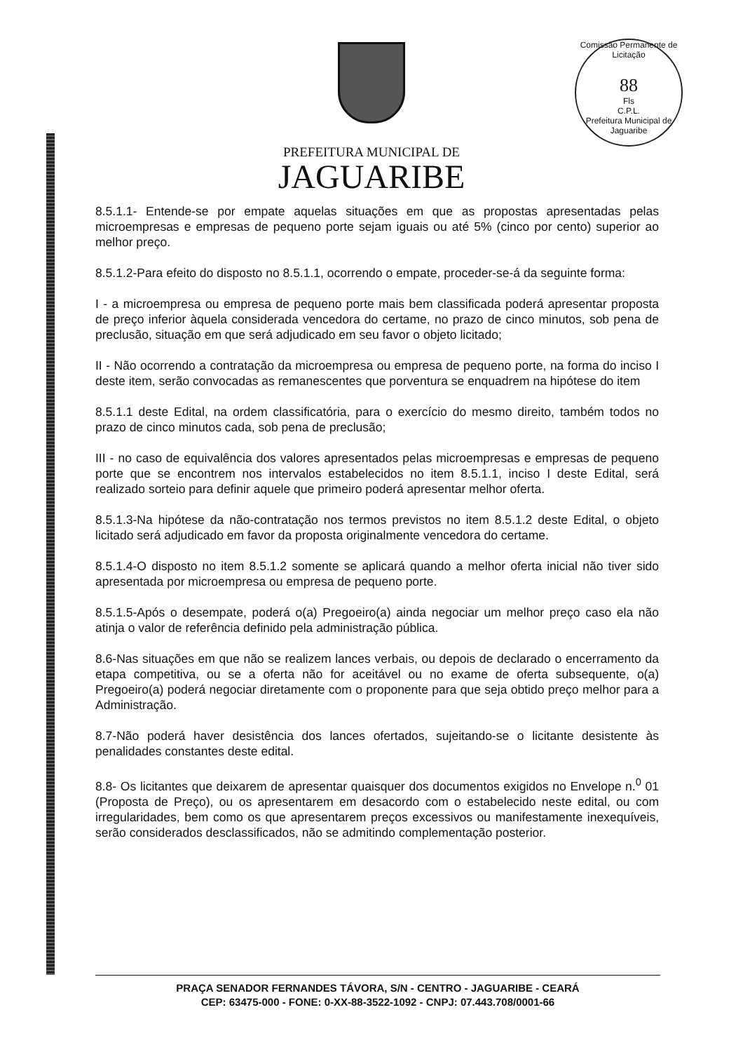Comissão Permanente de Licitação
88
Fls
C.P.L.
Prefeitura Municipal de Jaguaribe
PREFEITURA MUNICIPAL DE
JAGUARIBE
8.5.1.1- Entende-se por empate aquelas situações em que as propostas apresentadas pelas microempresas e empresas de pequeno porte sejam iguais ou até 5% (cinco por cento) superior ao melhor preço.
8.5.1.2-Para efeito do disposto no 8.5.1.1, ocorrendo o empate, proceder-se-á da seguinte forma:
I - a microempresa ou empresa de pequeno porte mais bem classificada poderá apresentar proposta de preço inferior àquela considerada vencedora do certame, no prazo de cinco minutos, sob pena de preclusão, situação em que será adjudicado em seu favor o objeto licitado;
II - Não ocorrendo a contratação da microempresa ou empresa de pequeno porte, na forma do inciso I deste item, serão convocadas as remanescentes que porventura se enquadrem na hipótese do item
8.5.1.1 deste Edital, na ordem classificatória, para o exercício do mesmo direito, também todos no prazo de cinco minutos cada, sob pena de preclusão;
III - no caso de equivalência dos valores apresentados pelas microempresas e empresas de pequeno porte que se encontrem nos intervalos estabelecidos no item 8.5.1.1, inciso I deste Edital, será realizado sorteio para definir aquele que primeiro poderá apresentar melhor oferta.
8.5.1.3-Na hipótese da não-contratação nos termos previstos no item 8.5.1.2 deste Edital, o objeto licitado será adjudicado em favor da proposta originalmente vencedora do certame.
8.5.1.4-O disposto no item 8.5.1.2 somente se aplicará quando a melhor oferta inicial não tiver sido apresentada por microempresa ou empresa de pequeno porte.
8.5.1.5-Após o desempate, poderá o(a) Pregoeiro(a) ainda negociar um melhor preço caso ela não atinja o valor de referência definido pela administração pública.
8.6-Nas situações em que não se realizem lances verbais, ou depois de declarado o encerramento da etapa competitiva, ou se a oferta não for aceitável ou no exame de oferta subsequente, o(a) Pregoeiro(a) poderá negociar diretamente com o proponente para que seja obtido preço melhor para a Administração.
8.7-Não poderá haver desistência dos lances ofertados, sujeitando-se o licitante desistente às penalidades constantes deste edital.
8.8- Os licitantes que deixarem de apresentar quaisquer dos documentos exigidos no Envelope n.<sup>0</sup> 01 (Proposta de Preço), ou os apresentarem em desacordo com o estabelecido neste edital, ou com irregularidades, bem como os que apresentarem preços excessivos ou manifestamente inexequíveis, serão considerados desclassificados, não se admitindo complementação posterior.
PRAÇA SENADOR FERNANDES TÁVORA, S/N - CENTRO - JAGUARIBE - CEARÁ
CEP: 63475-000 - FONE: 0-XX-88-3522-1092 - CNPJ: 07.443.708/0001-66